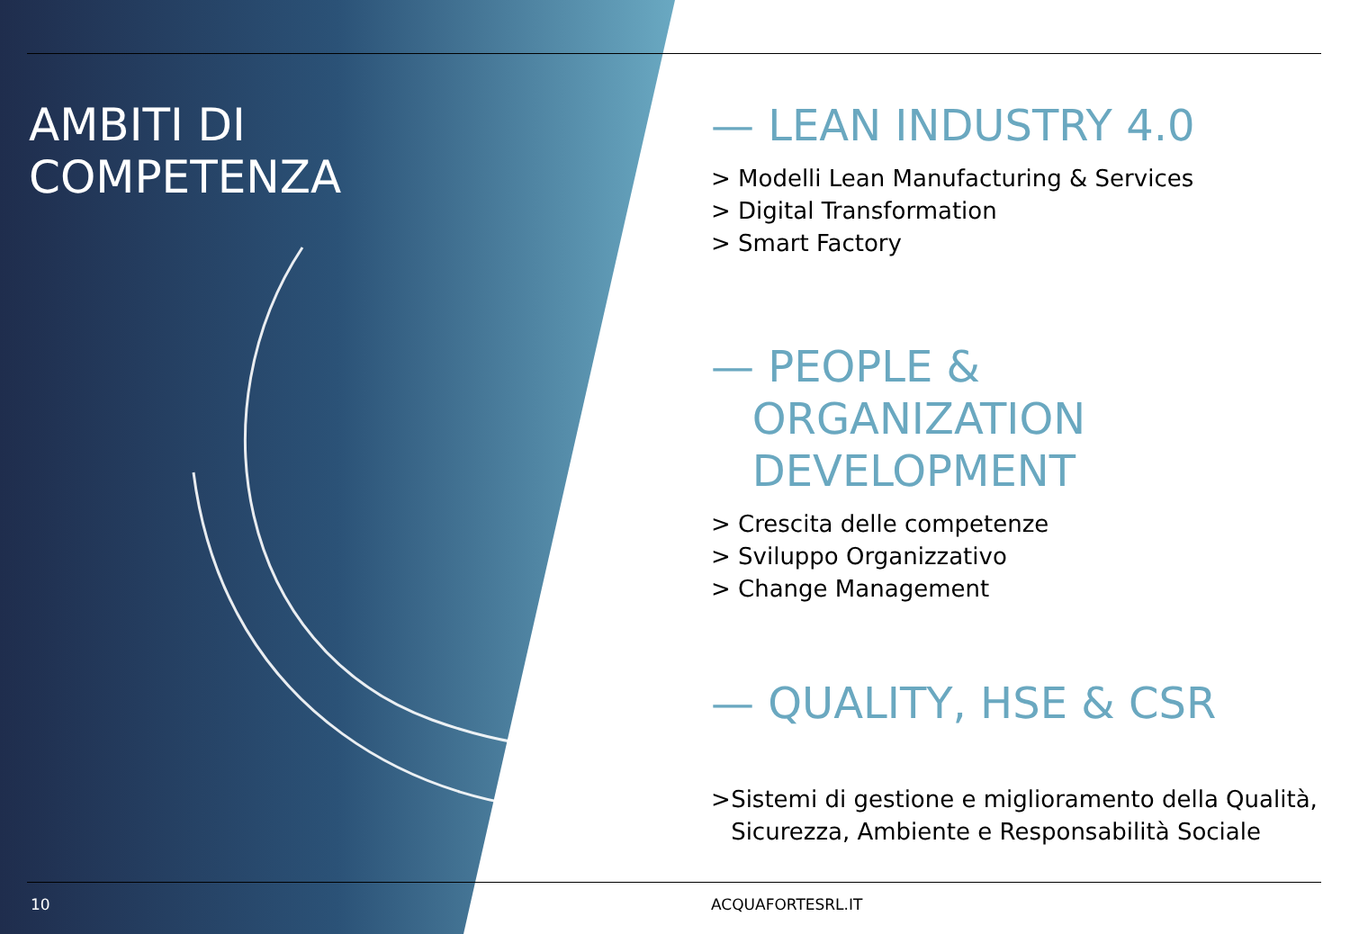AMBITI DI
COMPETENZA
— LEAN INDUSTRY 4.0
> Modelli Lean Manufacturing & Services
> Digital Transformation
> Smart Factory
— PEOPLE &
ORGANIZATION
DEVELOPMENT
> Crescita delle competenze
> Sviluppo Organizzativo
> Change Management
— QUALITY, HSE & CSR
> Sistemi di gestione e miglioramento della Qualità, Sicurezza, Ambiente e Responsabilità Sociale
10 ACQUAFORTESRL.IT